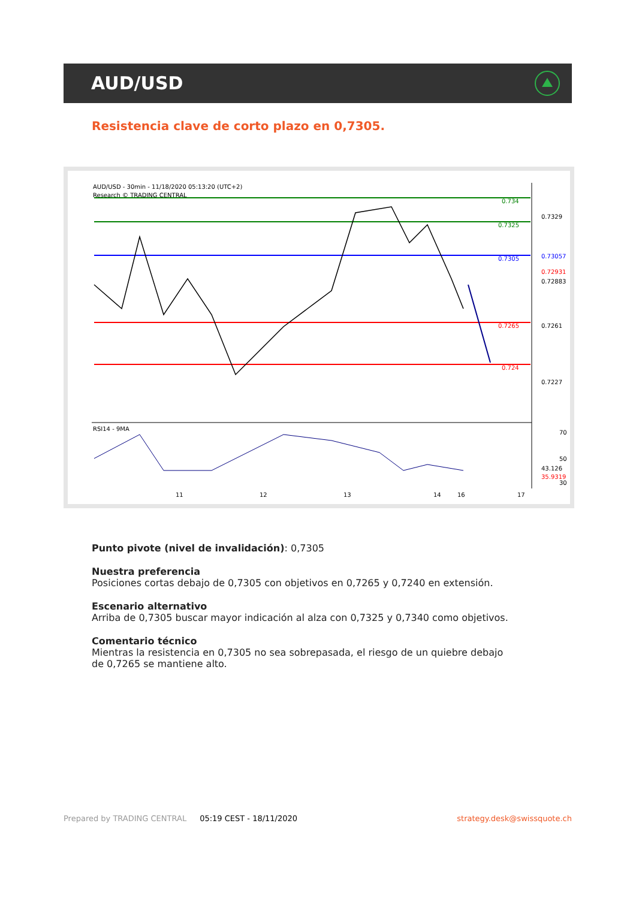AUD/USD
Resistencia clave de corto plazo en 0,7305.
AUD/USD - 30min - 11/18/2020 05:13:20 (UTC+2)
Research © TRADING CENTRAL
0.734
0.7325
0.7305
0.7265
0.724
0.7329
0.7261
0.7227
0.73057
0.72931
0.72883
RSI14 - 9MA
70
50
30
43.126
35.9319
11
12
13
14
16
17
Punto pivote (nivel de invalidación): 0,7305
Nuestra preferencia
Posiciones cortas debajo de 0,7305 con objetivos en 0,7265 y 0,7240 en extensión.
Escenario alternativo
Arriba de 0,7305 buscar mayor indicación al alza con 0,7325 y 0,7340 como objetivos.
Comentario técnico
Mientras la resistencia en 0,7305 no sea sobrepasada, el riesgo de un quiebre debajo de 0,7265 se mantiene alto.
Prepared by TRADING CENTRAL 05:19 CEST - 18/11/2020 strategy.desk@swissquote.ch